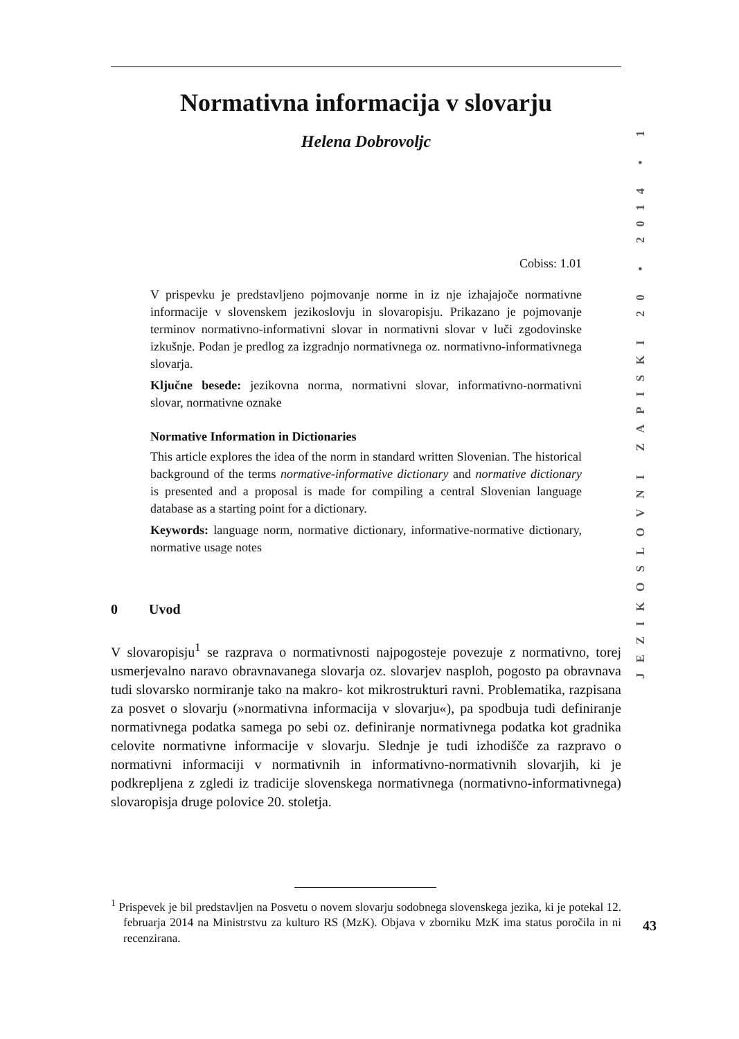Normativna informacija v slovarju
Helena Dobrovoljc
Cobiss: 1.01
V prispevku je predstavljeno pojmovanje norme in iz nje izhajajoče normativne informacije v slovenskem jezikoslovju in slovaropisju. Prikazano je pojmovanje terminov normativno-informativni slovar in normativni slovar v luči zgodovinske izkušnje. Podan je predlog za izgradnjo normativnega oz. normativno-informativnega slovarja.
Ključne besede: jezikovna norma, normativni slovar, informativno-normativni slovar, normativne oznake
Normative Information in Dictionaries
This article explores the idea of the norm in standard written Slovenian. The historical background of the terms normative-informative dictionary and normative dictionary is presented and a proposal is made for compiling a central Slovenian language database as a starting point for a dictionary.
Keywords: language norm, normative dictionary, informative-normative dictionary, normative usage notes
0 Uvod
V slovaropisju<sup>1</sup> se razprava o normativnosti najpogosteje povezuje z normativno, torej usmerjevalno naravo obravnavanega slovarja oz. slovarjev nasploh, pogosto pa obravnava tudi slovarsko normiranje tako na makro- kot mikrostrukturi ravni. Problematika, razpisana za posvet o slovarju (»normativna informacija v slovarju«), pa spodbuja tudi definiranje normativnega podatka samega po sebi oz. definiranje normativnega podatka kot gradnika celovite normativne informacije v slovarju. Slednje je tudi izhodišče za razpravo o normativni informaciji v normativnih in informativno-normativnih slovarjih, ki je podkrepljena z zgledi iz tradicije slovenskega normativnega (normativno-informativnega) slovaropisja druge polovice 20. stoletja.
<sup>1</sup> Prispevek je bil predstavljen na Posvetu o novem slovarju sodobnega slovenskega jezika, ki je potekal 12. februarja 2014 na Ministrstvu za kulturo RS (MzK). Objava v zborniku MzK ima status poročila in ni recenzirana.
JEZIKOSLOVNI ZAPISKI 20 • 2014 • 1
43